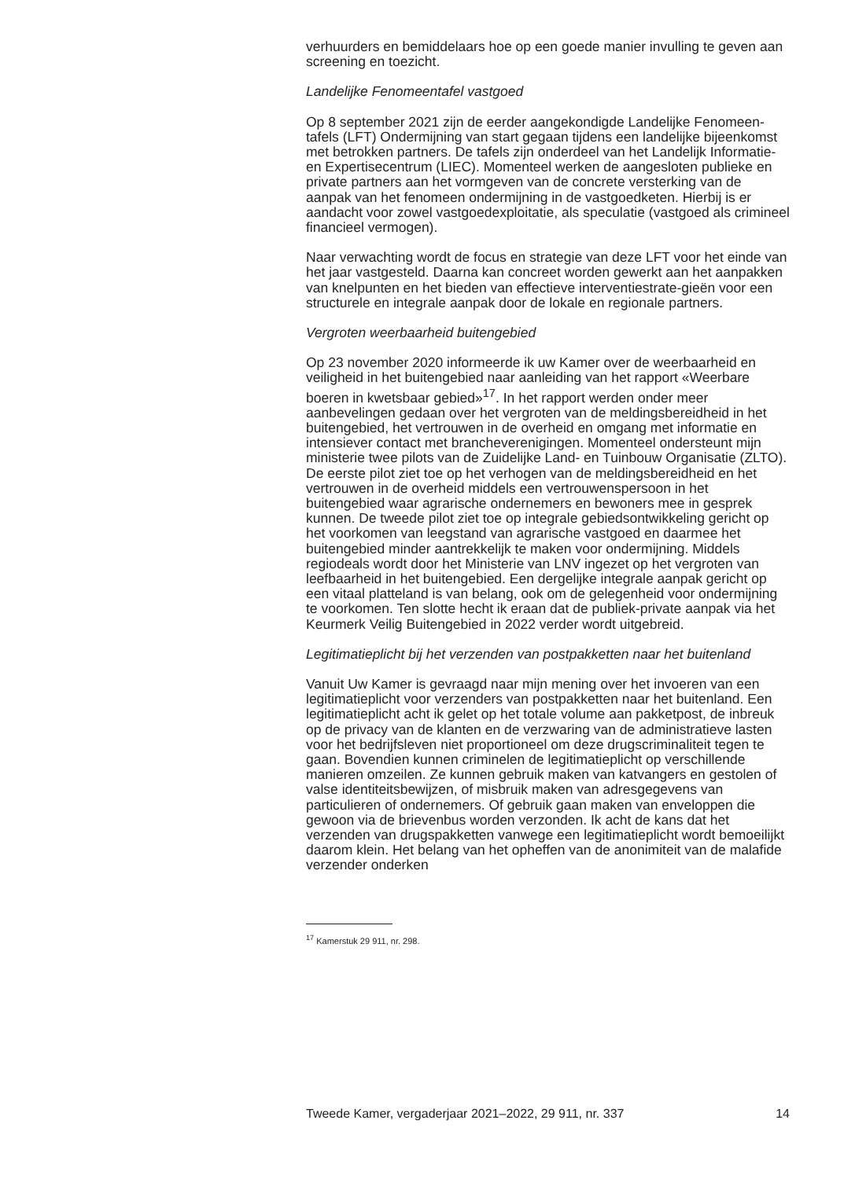verhuurders en bemiddelaars hoe op een goede manier invulling te geven aan screening en toezicht.
Landelijke Fenomeentafel vastgoed
Op 8 september 2021 zijn de eerder aangekondigde Landelijke Fenomeen-tafels (LFT) Ondermijning van start gegaan tijdens een landelijke bijeenkomst met betrokken partners. De tafels zijn onderdeel van het Landelijk Informatie- en Expertisecentrum (LIEC). Momenteel werken de aangesloten publieke en private partners aan het vormgeven van de concrete versterking van de aanpak van het fenomeen ondermijning in de vastgoedketen. Hierbij is er aandacht voor zowel vastgoedexploitatie, als speculatie (vastgoed als crimineel financieel vermogen).
Naar verwachting wordt de focus en strategie van deze LFT voor het einde van het jaar vastgesteld. Daarna kan concreet worden gewerkt aan het aanpakken van knelpunten en het bieden van effectieve interventiestrate-gieën voor een structurele en integrale aanpak door de lokale en regionale partners.
Vergroten weerbaarheid buitengebied
Op 23 november 2020 informeerde ik uw Kamer over de weerbaarheid en veiligheid in het buitengebied naar aanleiding van het rapport «Weerbare boeren in kwetsbaar gebied»<sup>17</sup>. In het rapport werden onder meer aanbevelingen gedaan over het vergroten van de meldingsbereidheid in het buitengebied, het vertrouwen in de overheid en omgang met informatie en intensiever contact met brancheverenigingen. Momenteel ondersteunt mijn ministerie twee pilots van de Zuidelijke Land- en Tuinbouw Organisatie (ZLTO). De eerste pilot ziet toe op het verhogen van de meldingsbereidheid en het vertrouwen in de overheid middels een vertrouwenspersoon in het buitengebied waar agrarische ondernemers en bewoners mee in gesprek kunnen. De tweede pilot ziet toe op integrale gebiedsontwikkeling gericht op het voorkomen van leegstand van agrarische vastgoed en daarmee het buitengebied minder aantrekkelijk te maken voor ondermijning. Middels regiodeals wordt door het Ministerie van LNV ingezet op het vergroten van leefbaarheid in het buitengebied. Een dergelijke integrale aanpak gericht op een vitaal platteland is van belang, ook om de gelegenheid voor ondermijning te voorkomen. Ten slotte hecht ik eraan dat de publiek-private aanpak via het Keurmerk Veilig Buitengebied in 2022 verder wordt uitgebreid.
Legitimatieplicht bij het verzenden van postpakketten naar het buitenland
Vanuit Uw Kamer is gevraagd naar mijn mening over het invoeren van een legitimatieplicht voor verzenders van postpakketten naar het buitenland. Een legitimatieplicht acht ik gelet op het totale volume aan pakketpost, de inbreuk op de privacy van de klanten en de verzwaring van de administratieve lasten voor het bedrijfsleven niet proportioneel om deze drugscriminaliteit tegen te gaan. Bovendien kunnen criminelen de legitimatieplicht op verschillende manieren omzeilen. Ze kunnen gebruik maken van katvangers en gestolen of valse identiteitsbewijzen, of misbruik maken van adresgegevens van particulieren of ondernemers. Of gebruik gaan maken van enveloppen die gewoon via de brievenbus worden verzonden. Ik acht de kans dat het verzenden van drugspakketten vanwege een legitimatieplicht wordt bemoeilijkt daarom klein. Het belang van het opheffen van de anonimiteit van de malafide verzender onderken
<sup>17</sup> Kamerstuk 29 911, nr. 298.
Tweede Kamer, vergaderjaar 2021–2022, 29 911, nr. 337 14